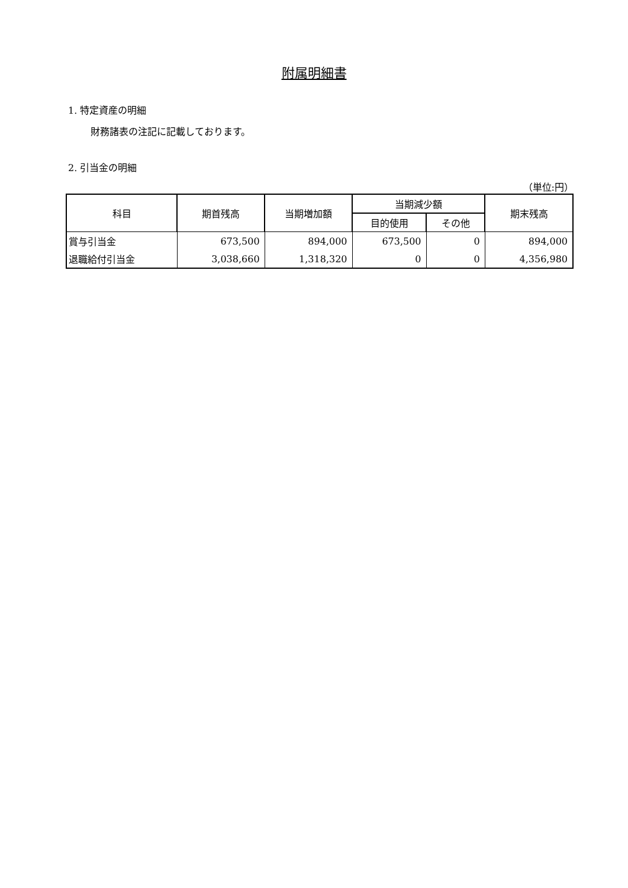附属明細書
1. 特定資産の明細
財務諸表の注記に記載しております。
2. 引当金の明細
（単位:円）
| 科目 | 期首残高 | 当期増加額 | 当期減少額 | | 期末残高 |
| --- | --- | --- | --- | --- | --- |
| | | | 目的使用 | その他 | |
| 賞与引当金 | 673,500 | 894,000 | 673,500 | 0 | 894,000 |
| 退職給付引当金 | 3,038,660 | 1,318,320 | 0 | 0 | 4,356,980 |